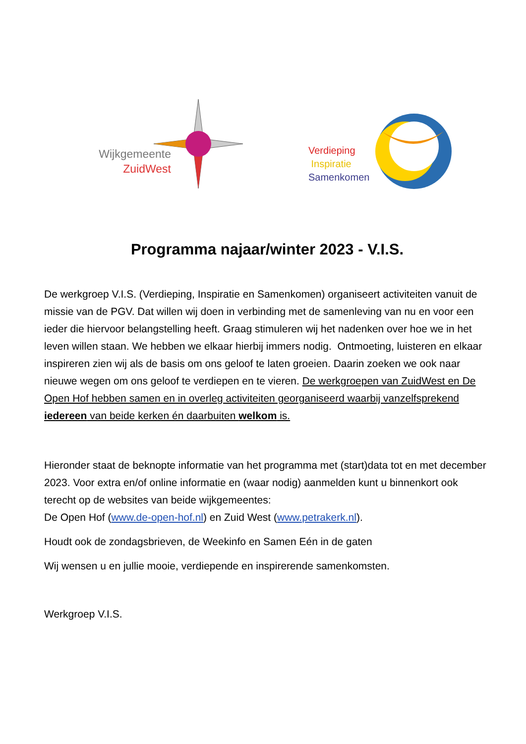Wijkgemeente
ZuidWest
Verdieping
Inspiratie
Samenkomen
Programma najaar/winter 2023 - V.I.S.
De werkgroep V.I.S. (Verdieping, Inspiratie en Samenkomen) organiseert activiteiten vanuit de missie van de PGV. Dat willen wij doen in verbinding met de samenleving van nu en voor een ieder die hiervoor belangstelling heeft. Graag stimuleren wij het nadenken over hoe we in het leven willen staan. We hebben we elkaar hierbij immers nodig. Ontmoeting, luisteren en elkaar inspireren zien wij als de basis om ons geloof te laten groeien. Daarin zoeken we ook naar nieuwe wegen om ons geloof te verdiepen en te vieren. De werkgroepen van ZuidWest en De Open Hof hebben samen en in overleg activiteiten georganiseerd waarbij vanzelfsprekend iedereen van beide kerken én daarbuiten welkom is.
Hieronder staat de beknopte informatie van het programma met (start)data tot en met december 2023. Voor extra en/of online informatie en (waar nodig) aanmelden kunt u binnenkort ook terecht op de websites van beide wijkgemeentes:
De Open Hof (www.de-open-hof.nl) en Zuid West (www.petrakerk.nl).
Houdt ook de zondagsbrieven, de Weekinfo en Samen Eén in de gaten
Wij wensen u en jullie mooie, verdiepende en inspirerende samenkomsten.
Werkgroep V.I.S.